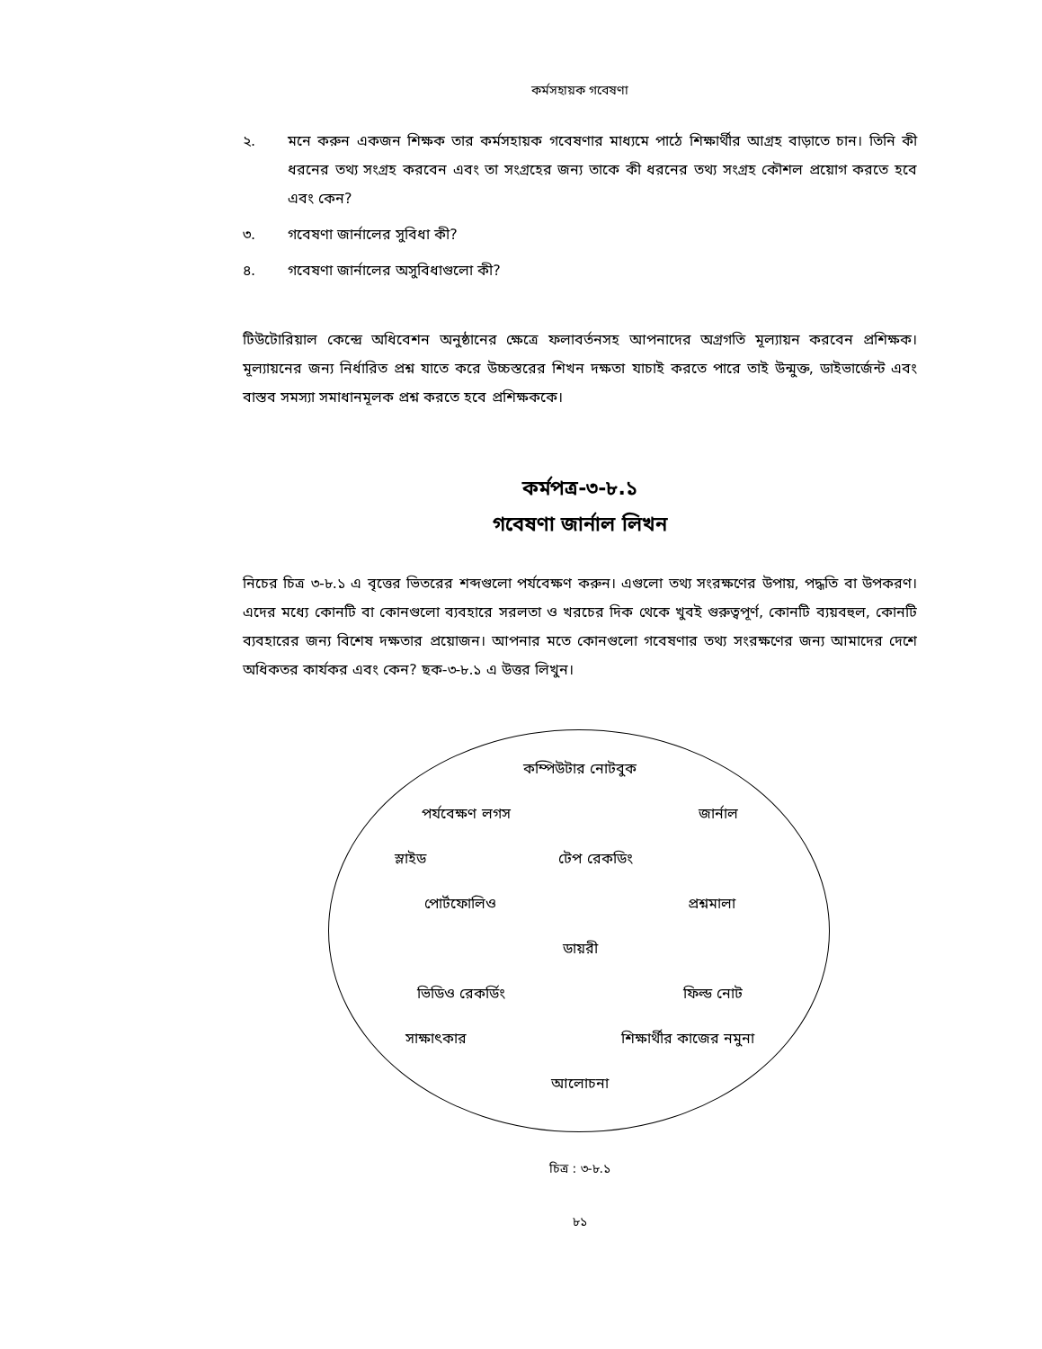কর্মসহায়ক গবেষণা
২. মনে করুন একজন শিক্ষক তার কর্মসহায়ক গবেষণার মাধ্যমে পাঠে শিক্ষার্থীর আগ্রহ বাড়াতে চান। তিনি কী ধরনের তথ্য সংগ্রহ করবেন এবং তা সংগ্রহের জন্য তাকে কী ধরনের তথ্য সংগ্রহ কৌশল প্রয়োগ করতে হবে এবং কেন?
৩. গবেষণা জার্নালের সুবিধা কী?
৪. গবেষণা জার্নালের অসুবিধাগুলো কী?
টিউটোরিয়াল কেন্দ্রে অধিবেশন অনুষ্ঠানের ক্ষেত্রে ফলাবর্তনসহ আপনাদের অগ্রগতি মূল্যায়ন করবেন প্রশিক্ষক। মূল্যায়নের জন্য নির্ধারিত প্রশ্ন যাতে করে উচ্চস্তরের শিখন দক্ষতা যাচাই করতে পারে তাই উন্মুক্ত, ডাইভার্জেন্ট এবং বাস্তব সমস্যা সমাধানমূলক প্রশ্ন করতে হবে প্রশিক্ষককে।
কর্মপত্র-৩-৮.১
গবেষণা জার্নাল লিখন
নিচের চিত্র ৩-৮.১ এ বৃত্তের ভিতরের শব্দগুলো পর্যবেক্ষণ করুন। এগুলো তথ্য সংরক্ষণের উপায়, পদ্ধতি বা উপকরণ। এদের মধ্যে কোনটি বা কোনগুলো ব্যবহারে সরলতা ও খরচের দিক থেকে খুবই গুরুত্বপূর্ণ, কোনটি ব্যয়বহুল, কোনটি ব্যবহারের জন্য বিশেষ দক্ষতার প্রয়োজন। আপনার মতে কোনগুলো গবেষণার তথ্য সংরক্ষণের জন্য আমাদের দেশে অধিকতর কার্যকর এবং কেন? ছক-৩-৮.১ এ উত্তর লিখুন।
কম্পিউটার নোটবুক
পর্যবেক্ষণ লগস জার্নাল
স্লাইড টেপ রেকডিং
পোর্টফোলিও প্রশ্নমালা
ডায়রী
ভিডিও রেকর্ডিং ফিল্ড নোট
সাক্ষাৎকার শিক্ষার্থীর কাজের নমুনা
আলোচনা
চিত্র : ৩-৮.১
৮১